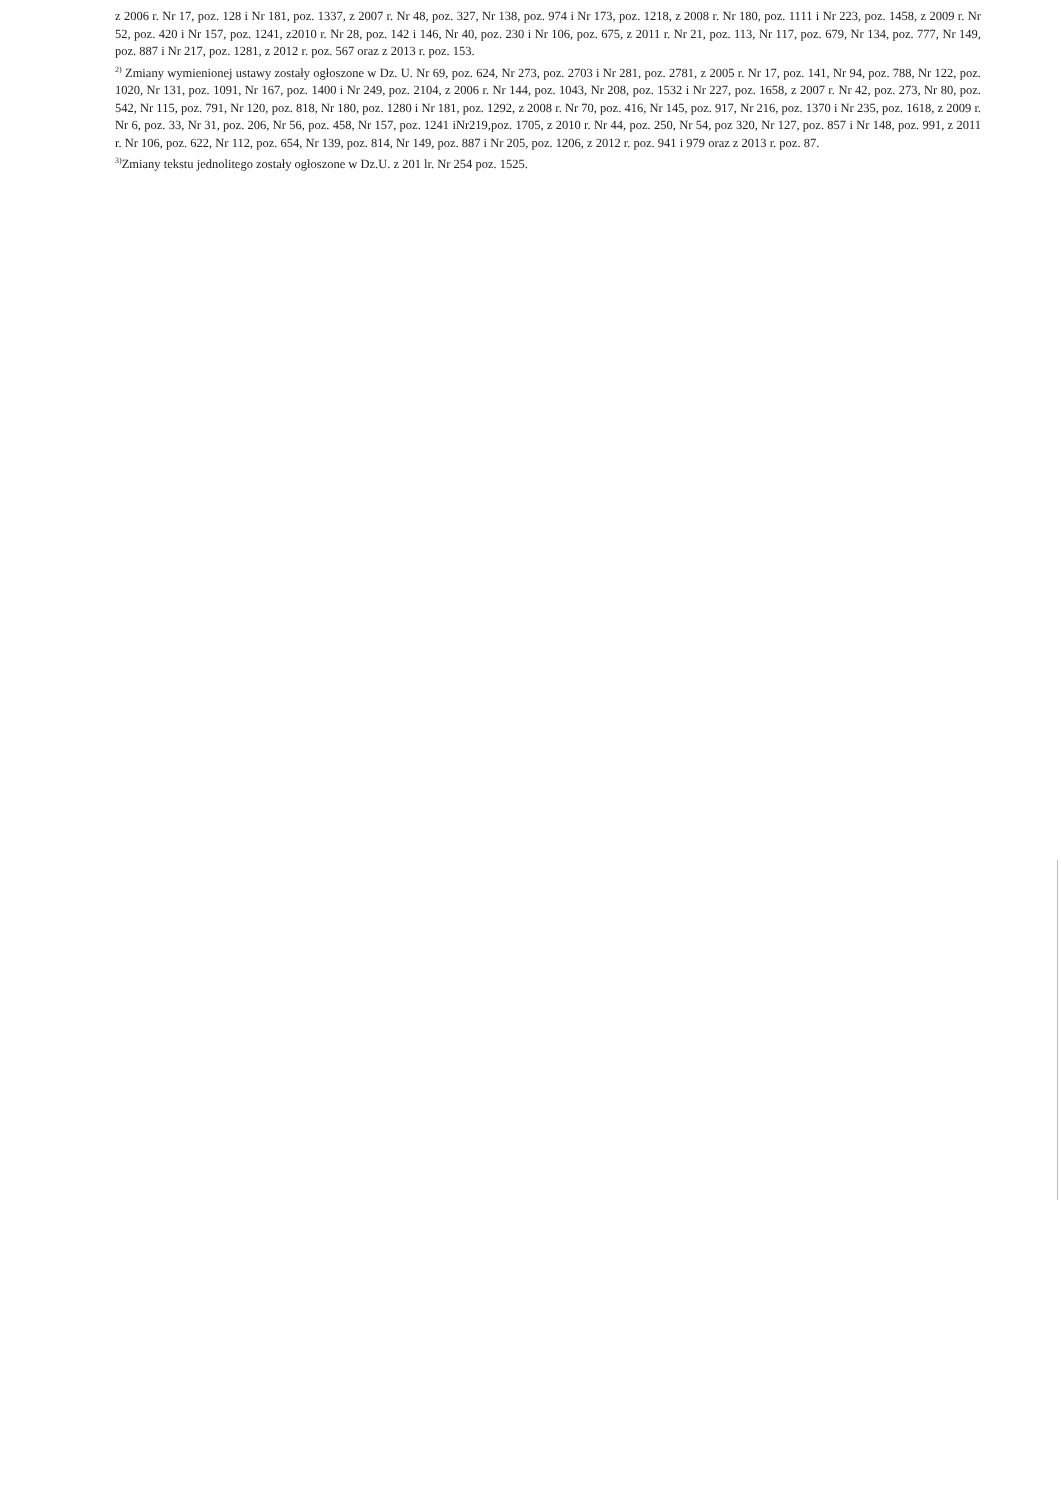z 2006 r. Nr 17, poz. 128 i Nr 181, poz. 1337, z 2007 r. Nr 48, poz. 327, Nr 138, poz. 974 i Nr 173, poz. 1218, z 2008 r. Nr 180, poz. 1111 i Nr 223, poz. 1458, z 2009 r. Nr 52, poz. 420 i Nr 157, poz. 1241, z2010 r. Nr 28, poz. 142 i 146, Nr 40, poz. 230 i Nr 106, poz. 675, z 2011 r. Nr 21, poz. 113, Nr 117, poz. 679, Nr 134, poz. 777, Nr 149, poz. 887 i Nr 217, poz. 1281, z 2012 r. poz. 567 oraz z 2013 r. poz. 153.
<sup>2)</sup> Zmiany wymienionej ustawy zostały ogłoszone w Dz. U. Nr 69, poz. 624, Nr 273, poz. 2703 i Nr 281, poz. 2781, z 2005 r. Nr 17, poz. 141, Nr 94, poz. 788, Nr 122, poz. 1020, Nr 131, poz. 1091, Nr 167, poz. 1400 i Nr 249, poz. 2104, z 2006 r. Nr 144, poz. 1043, Nr 208, poz. 1532 i Nr 227, poz. 1658, z 2007 r. Nr 42, poz. 273, Nr 80, poz. 542, Nr 115, poz. 791, Nr 120, poz. 818, Nr 180, poz. 1280 i Nr 181, poz. 1292, z 2008 r. Nr 70, poz. 416, Nr 145, poz. 917, Nr 216, poz. 1370 i Nr 235, poz. 1618, z 2009 r. Nr 6, poz. 33, Nr 31, poz. 206, Nr 56, poz. 458, Nr 157, poz. 1241 iNr219,poz. 1705, z 2010 r. Nr 44, poz. 250, Nr 54, poz 320, Nr 127, poz. 857 i Nr 148, poz. 991, z 2011 r. Nr 106, poz. 622, Nr 112, poz. 654, Nr 139, poz. 814, Nr 149, poz. 887 i Nr 205, poz. 1206, z 2012 r. poz. 941 i 979 oraz z 2013 r. poz. 87.
<sup>3)</sup> Zmiany tekstu jednolitego zostały ogłoszone w Dz.U. z 201 lr. Nr 254 poz. 1525.